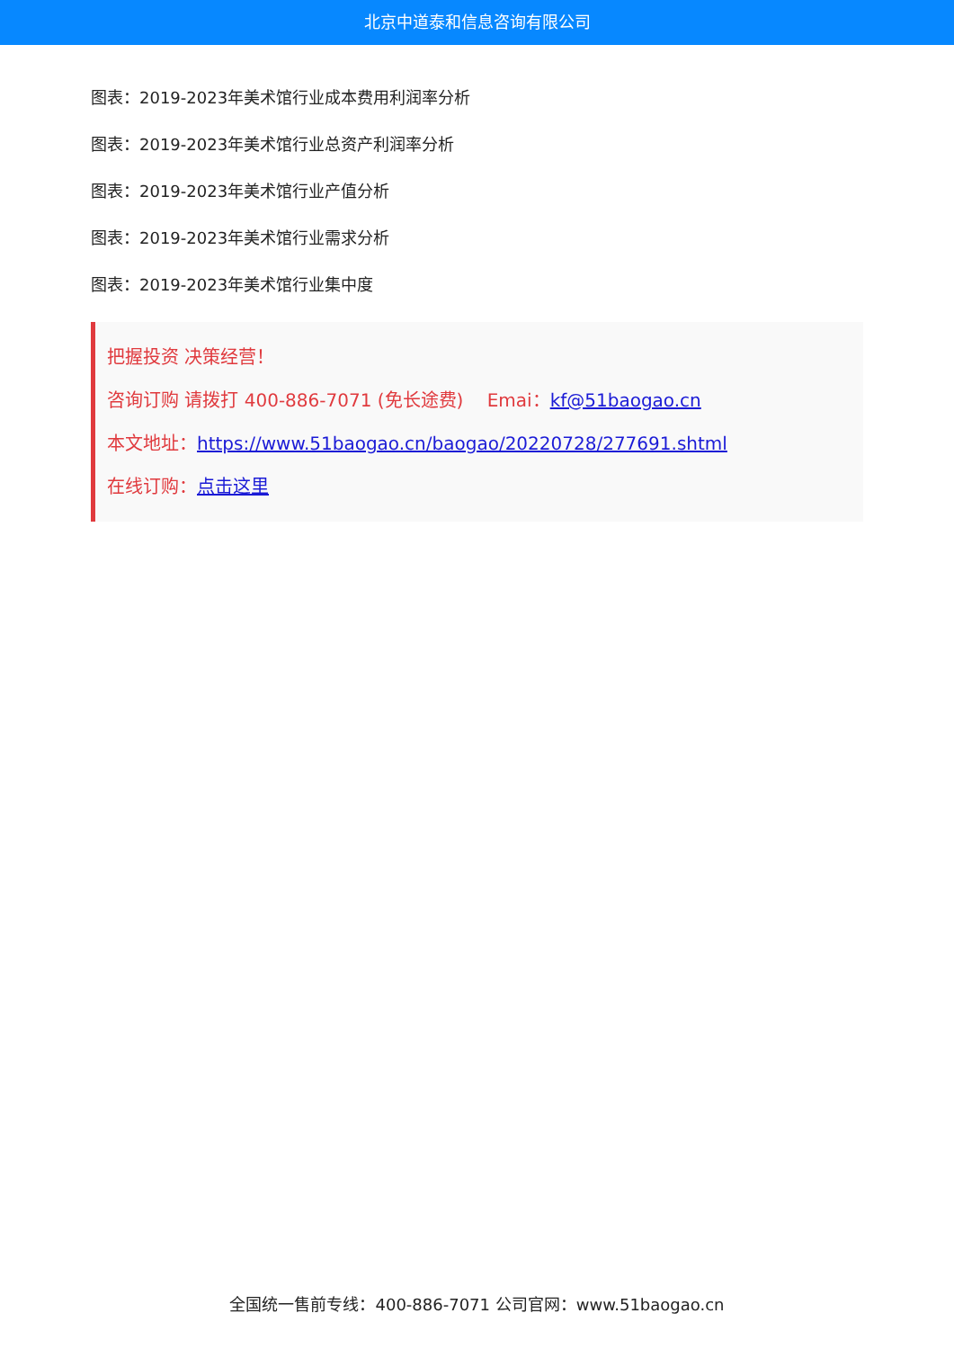北京中道泰和信息咨询有限公司
图表：2019-2023年美术馆行业成本费用利润率分析
图表：2019-2023年美术馆行业总资产利润率分析
图表：2019-2023年美术馆行业产值分析
图表：2019-2023年美术馆行业需求分析
图表：2019-2023年美术馆行业集中度
把握投资 决策经营！
咨询订购 请拨打 400-886-7071 (免长途费)　 Emai：kf@51baogao.cn
本文地址：https://www.51baogao.cn/baogao/20220728/277691.shtml
在线订购：点击这里
全国统一售前专线：400-886-7071 公司官网：www.51baogao.cn